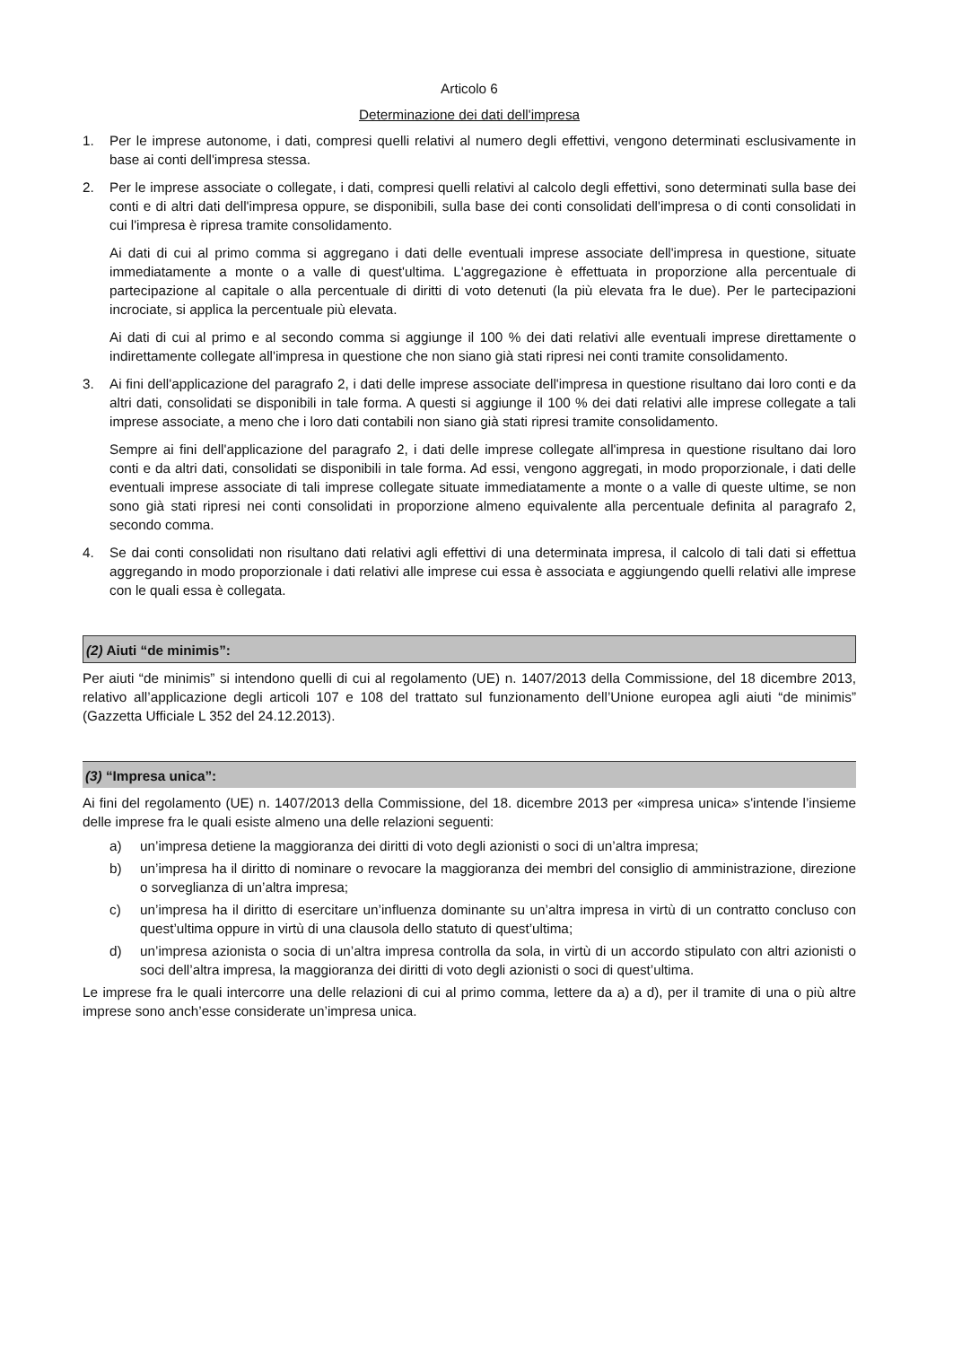Articolo 6
Determinazione dei dati dell'impresa
1. Per le imprese autonome, i dati, compresi quelli relativi al numero degli effettivi, vengono determinati esclusivamente in base ai conti dell'impresa stessa.
2. Per le imprese associate o collegate, i dati, compresi quelli relativi al calcolo degli effettivi, sono determinati sulla base dei conti e di altri dati dell'impresa oppure, se disponibili, sulla base dei conti consolidati dell'impresa o di conti consolidati in cui l'impresa è ripresa tramite consolidamento.
Ai dati di cui al primo comma si aggregano i dati delle eventuali imprese associate dell'impresa in questione, situate immediatamente a monte o a valle di quest'ultima. L'aggregazione è effettuata in proporzione alla percentuale di partecipazione al capitale o alla percentuale di diritti di voto detenuti (la più elevata fra le due). Per le partecipazioni incrociate, si applica la percentuale più elevata.
Ai dati di cui al primo e al secondo comma si aggiunge il 100 % dei dati relativi alle eventuali imprese direttamente o indirettamente collegate all'impresa in questione che non siano già stati ripresi nei conti tramite consolidamento.
3. Ai fini dell'applicazione del paragrafo 2, i dati delle imprese associate dell'impresa in questione risultano dai loro conti e da altri dati, consolidati se disponibili in tale forma. A questi si aggiunge il 100 % dei dati relativi alle imprese collegate a tali imprese associate, a meno che i loro dati contabili non siano già stati ripresi tramite consolidamento.
Sempre ai fini dell'applicazione del paragrafo 2, i dati delle imprese collegate all'impresa in questione risultano dai loro conti e da altri dati, consolidati se disponibili in tale forma. Ad essi, vengono aggregati, in modo proporzionale, i dati delle eventuali imprese associate di tali imprese collegate situate immediatamente a monte o a valle di queste ultime, se non sono già stati ripresi nei conti consolidati in proporzione almeno equivalente alla percentuale definita al paragrafo 2, secondo comma.
4. Se dai conti consolidati non risultano dati relativi agli effettivi di una determinata impresa, il calcolo di tali dati si effettua aggregando in modo proporzionale i dati relativi alle imprese cui essa è associata e aggiungendo quelli relativi alle imprese con le quali essa è collegata.
(2) Aiuti “de minimis”:
Per aiuti “de minimis” si intendono quelli di cui al regolamento (UE) n. 1407/2013 della Commissione, del 18 dicembre 2013, relativo all’applicazione degli articoli 107 e 108 del trattato sul funzionamento dell’Unione europea agli aiuti “de minimis” (Gazzetta Ufficiale L 352 del 24.12.2013).
(3) “Impresa unica”:
Ai fini del regolamento (UE) n. 1407/2013 della Commissione, del 18. dicembre 2013 per «impresa unica» s'intende l’insieme delle imprese fra le quali esiste almeno una delle relazioni seguenti:
a) un’impresa detiene la maggioranza dei diritti di voto degli azionisti o soci di un’altra impresa;
b) un’impresa ha il diritto di nominare o revocare la maggioranza dei membri del consiglio di amministrazione, direzione o sorveglianza di un’altra impresa;
c) un’impresa ha il diritto di esercitare un’influenza dominante su un’altra impresa in virtù di un contratto concluso con quest’ultima oppure in virtù di una clausola dello statuto di quest’ultima;
d) un’impresa azionista o socia di un’altra impresa controlla da sola, in virtù di un accordo stipulato con altri azionisti o soci dell’altra impresa, la maggioranza dei diritti di voto degli azionisti o soci di quest’ultima.
Le imprese fra le quali intercorre una delle relazioni di cui al primo comma, lettere da a) a d), per il tramite di una o più altre imprese sono anch’esse considerate un’impresa unica.